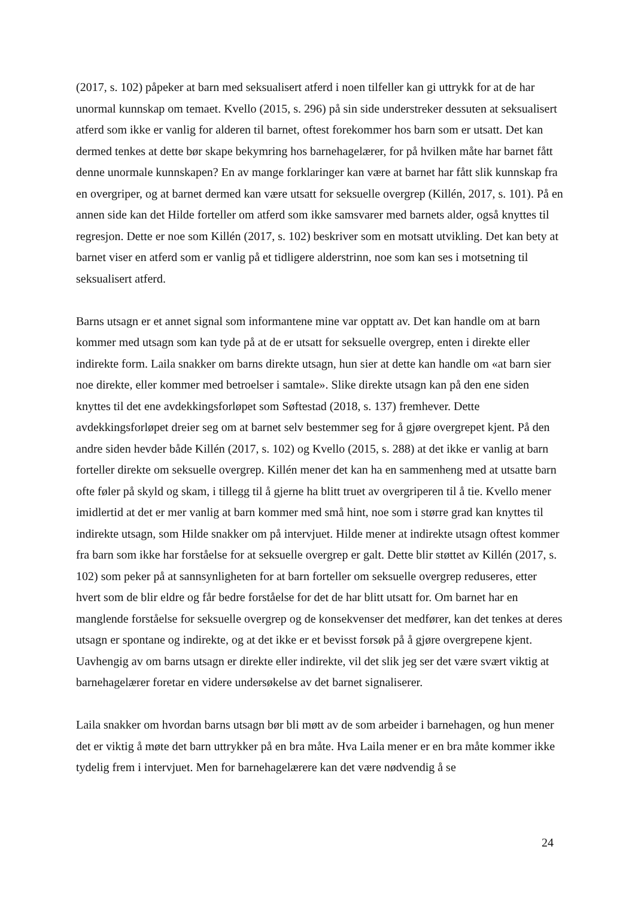(2017, s. 102) påpeker at barn med seksualisert atferd i noen tilfeller kan gi uttrykk for at de har unormal kunnskap om temaet. Kvello (2015, s. 296) på sin side understreker dessuten at seksualisert atferd som ikke er vanlig for alderen til barnet, oftest forekommer hos barn som er utsatt. Det kan dermed tenkes at dette bør skape bekymring hos barnehagelærer, for på hvilken måte har barnet fått denne unormale kunnskapen? En av mange forklaringer kan være at barnet har fått slik kunnskap fra en overgriper, og at barnet dermed kan være utsatt for seksuelle overgrep (Killén, 2017, s. 101). På en annen side kan det Hilde forteller om atferd som ikke samsvarer med barnets alder, også knyttes til regresjon. Dette er noe som Killén (2017, s. 102) beskriver som en motsatt utvikling. Det kan bety at barnet viser en atferd som er vanlig på et tidligere alderstrinn, noe som kan ses i motsetning til seksualisert atferd.
Barns utsagn er et annet signal som informantene mine var opptatt av. Det kan handle om at barn kommer med utsagn som kan tyde på at de er utsatt for seksuelle overgrep, enten i direkte eller indirekte form. Laila snakker om barns direkte utsagn, hun sier at dette kan handle om «at barn sier noe direkte, eller kommer med betroelser i samtale». Slike direkte utsagn kan på den ene siden knyttes til det ene avdekkingsforløpet som Søftestad (2018, s. 137) fremhever. Dette avdekkingsforløpet dreier seg om at barnet selv bestemmer seg for å gjøre overgrepet kjent. På den andre siden hevder både Killén (2017, s. 102) og Kvello (2015, s. 288) at det ikke er vanlig at barn forteller direkte om seksuelle overgrep. Killén mener det kan ha en sammenheng med at utsatte barn ofte føler på skyld og skam, i tillegg til å gjerne ha blitt truet av overgriperen til å tie. Kvello mener imidlertid at det er mer vanlig at barn kommer med små hint, noe som i større grad kan knyttes til indirekte utsagn, som Hilde snakker om på intervjuet. Hilde mener at indirekte utsagn oftest kommer fra barn som ikke har forståelse for at seksuelle overgrep er galt. Dette blir støttet av Killén (2017, s. 102) som peker på at sannsynligheten for at barn forteller om seksuelle overgrep reduseres, etter hvert som de blir eldre og får bedre forståelse for det de har blitt utsatt for. Om barnet har en manglende forståelse for seksuelle overgrep og de konsekvenser det medfører, kan det tenkes at deres utsagn er spontane og indirekte, og at det ikke er et bevisst forsøk på å gjøre overgrepene kjent. Uavhengig av om barns utsagn er direkte eller indirekte, vil det slik jeg ser det være svært viktig at barnehagelærer foretar en videre undersøkelse av det barnet signaliserer.
Laila snakker om hvordan barns utsagn bør bli møtt av de som arbeider i barnehagen, og hun mener det er viktig å møte det barn uttrykker på en bra måte. Hva Laila mener er en bra måte kommer ikke tydelig frem i intervjuet. Men for barnehagelærere kan det være nødvendig å se
24